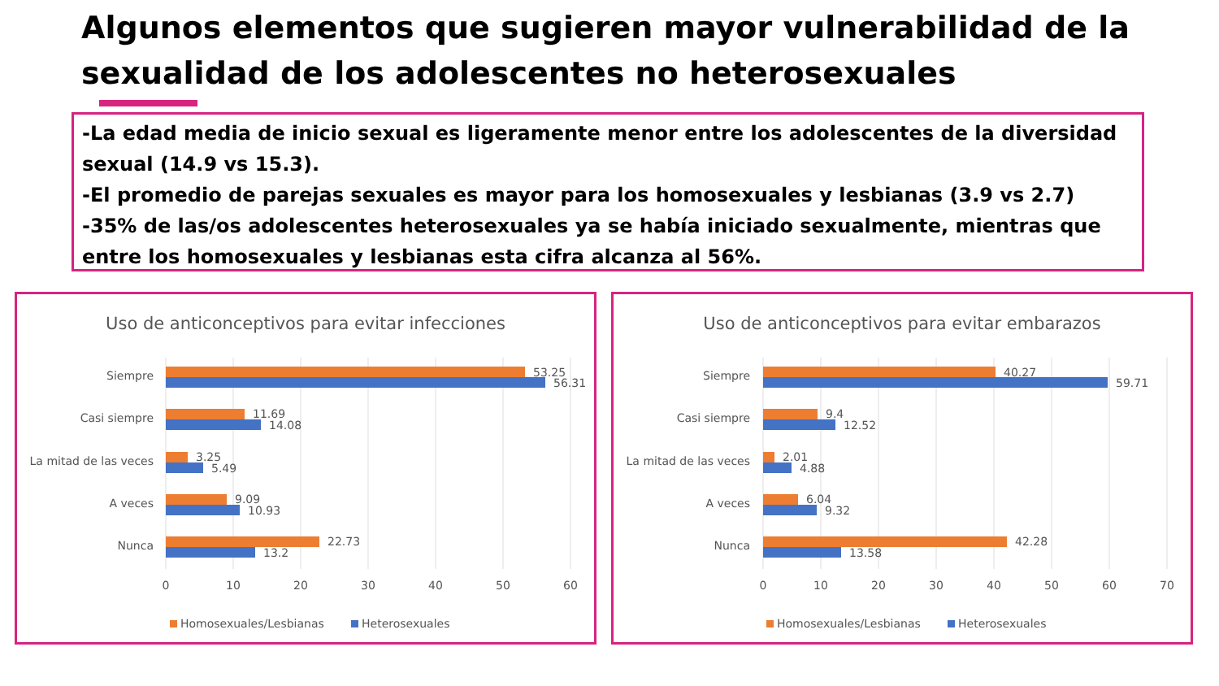Algunos elementos que sugieren mayor vulnerabilidad de la
sexualidad de los adolescentes no heterosexuales
-La edad media de inicio sexual es ligeramente menor entre los adolescentes de la diversidad sexual (14.9 vs 15.3).
-El promedio de parejas sexuales es mayor para los homosexuales y lesbianas (3.9 vs 2.7)
-35% de las/os adolescentes heterosexuales ya se había iniciado sexualmente, mientras que entre los homosexuales y lesbianas esta cifra alcanza al 56%.
Uso de anticonceptivos para evitar infecciones
Siempre
Casi siempre
La mitad de las veces
A veces
Nunca
53.25
56.31
11.69
14.08
3.25
5.49
9.09
10.93
22.73
13.2
0
10
20
30
40
50
60
Homosexuales/Lesbianas
Heterosexuales
Uso de anticonceptivos para evitar embarazos
Siempre
Casi siempre
La mitad de las veces
A veces
Nunca
40.27
59.71
9.4
12.52
2.01
4.88
6.04
9.32
42.28
13.58
0
10
20
30
40
50
60
70
Homosexuales/Lesbianas
Heterosexuales